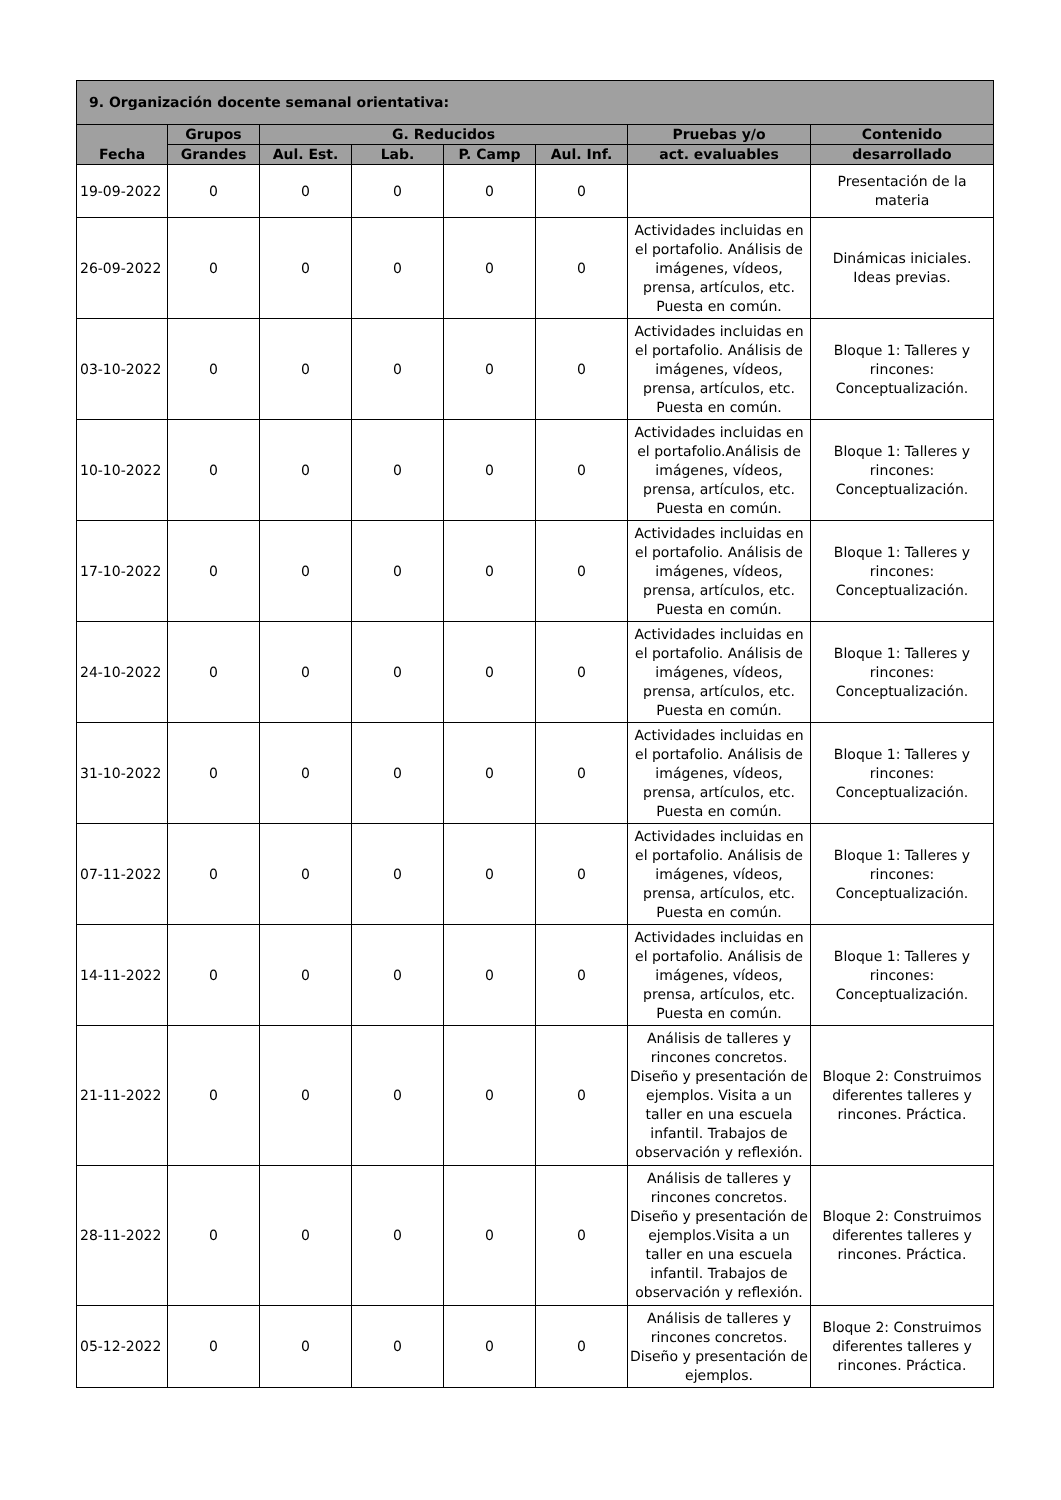| 9. Organización docente semanal orientativa: | | | | | | | |
| --- | --- | --- | --- | --- | --- | --- | --- |
| Fecha | Grupos | G. Reducidos | | | | Pruebas y/o | Contenido |
| | Grandes | Aul. Est. | Lab. | P. Camp | Aul. Inf. | act. evaluables | desarrollado |
| 19-09-2022 | 0 | 0 | 0 | 0 | 0 | | Presentación de la materia |
| 26-09-2022 | 0 | 0 | 0 | 0 | 0 | Actividades incluidas en el portafolio. Análisis de imágenes, vídeos, prensa, artículos, etc. Puesta en común. | Dinámicas iniciales. Ideas previas. |
| 03-10-2022 | 0 | 0 | 0 | 0 | 0 | Actividades incluidas en el portafolio. Análisis de imágenes, vídeos, prensa, artículos, etc. Puesta en común. | Bloque 1: Talleres y rincones: Conceptualización. |
| 10-10-2022 | 0 | 0 | 0 | 0 | 0 | Actividades incluidas en el portafolio.Análisis de imágenes, vídeos, prensa, artículos, etc. Puesta en común. | Bloque 1: Talleres y rincones: Conceptualización. |
| 17-10-2022 | 0 | 0 | 0 | 0 | 0 | Actividades incluidas en el portafolio. Análisis de imágenes, vídeos, prensa, artículos, etc. Puesta en común. | Bloque 1: Talleres y rincones: Conceptualización. |
| 24-10-2022 | 0 | 0 | 0 | 0 | 0 | Actividades incluidas en el portafolio. Análisis de imágenes, vídeos, prensa, artículos, etc. Puesta en común. | Bloque 1: Talleres y rincones: Conceptualización. |
| 31-10-2022 | 0 | 0 | 0 | 0 | 0 | Actividades incluidas en el portafolio. Análisis de imágenes, vídeos, prensa, artículos, etc. Puesta en común. | Bloque 1: Talleres y rincones: Conceptualización. |
| 07-11-2022 | 0 | 0 | 0 | 0 | 0 | Actividades incluidas en el portafolio. Análisis de imágenes, vídeos, prensa, artículos, etc. Puesta en común. | Bloque 1: Talleres y rincones: Conceptualización. |
| 14-11-2022 | 0 | 0 | 0 | 0 | 0 | Actividades incluidas en el portafolio. Análisis de imágenes, vídeos, prensa, artículos, etc. Puesta en común. | Bloque 1: Talleres y rincones: Conceptualización. |
| 21-11-2022 | 0 | 0 | 0 | 0 | 0 | Análisis de talleres y rincones concretos. Diseño y presentación de ejemplos. Visita a un taller en una escuela infantil. Trabajos de observación y reflexión. | Bloque 2: Construimos diferentes talleres y rincones. Práctica. |
| 28-11-2022 | 0 | 0 | 0 | 0 | 0 | Análisis de talleres y rincones concretos. Diseño y presentación de ejemplos.Visita a un taller en una escuela infantil. Trabajos de observación y reflexión. | Bloque 2: Construimos diferentes talleres y rincones. Práctica. |
| 05-12-2022 | 0 | 0 | 0 | 0 | 0 | Análisis de talleres y rincones concretos. Diseño y presentación de ejemplos. | Bloque 2: Construimos diferentes talleres y rincones. Práctica. |